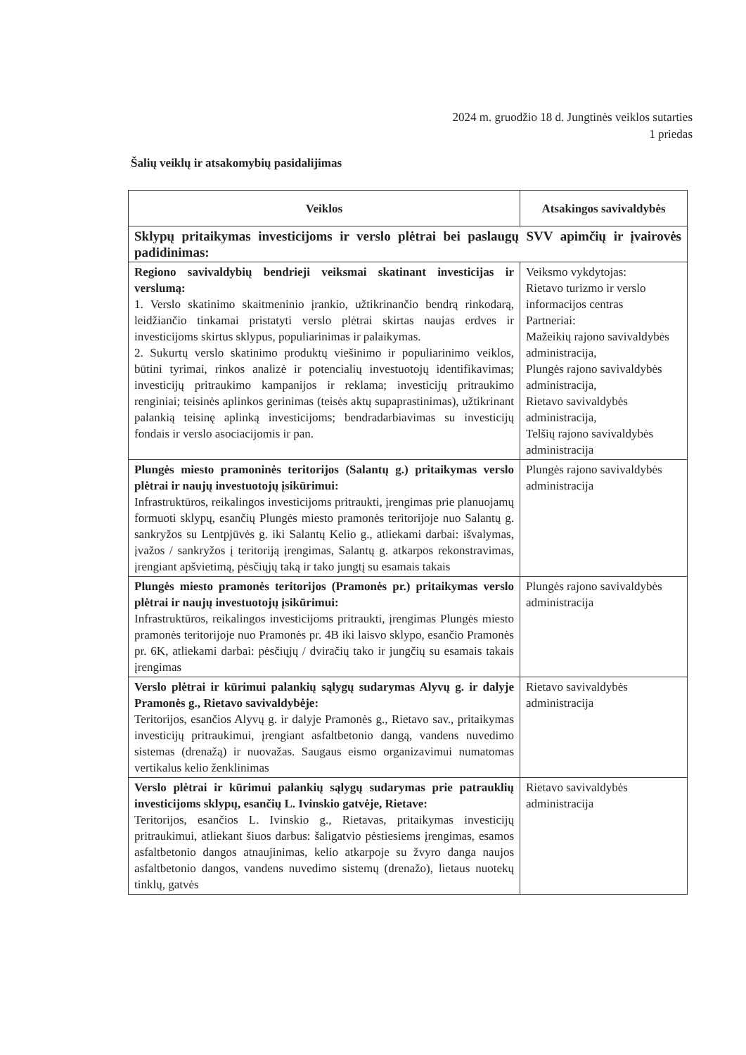2024 m. gruodžio 18 d. Jungtinės veiklos sutarties
1 priedas
Šalių veiklų ir atsakomybių pasidalijimas
| Veiklos | Atsakingos savivaldybės |
| --- | --- |
| Sklypų pritaikymas investicijoms ir verslo plėtrai bei paslaugų SVV apimčių ir įvairovės padidinimas: | |
| Regiono savivaldybių bendrieji veiksmai skatinant investicijas ir verslumą: 1. Verslo skatinimo skaitmeninio įrankio, užtikrinančio bendrą rinkodarą, leidžiančio tinkamai pristatyti verslo plėtrai skirtas naujas erdves ir investicijoms skirtus sklypus, populiarinimas ir palaikymas. 2. Sukurtų verslo skatinimo produktų viešinimo ir populiarinimo veiklos, būtini tyrimai, rinkos analizė ir potencialių investuotojų identifikavimas; investicijų pritraukimo kampanijos ir reklama; investicijų pritraukimo renginiai; teisinės aplinkos gerinimas (teisės aktų supaprastinimas), užtikrinant palankią teisinę aplinką investicijoms; bendradarbiavimas su investicijų fondais ir verslo asociacijomis ir pan. | Veiksmo vykdytojas: Rietavo turizmo ir verslo informacijos centras Partneriai: Mažeikių rajono savivaldybės administracija, Plungės rajono savivaldybės administracija, Rietavo savivaldybės administracija, Telšių rajono savivaldybės administracija |
| Plungės miesto pramoninės teritorijos (Salantų g.) pritaikymas verslo plėtrai ir naujų investuotojų įsikūrimui: Infrastruktūros, reikalingos investicijoms pritraukti, įrengimas prie planuojamų formuoti sklypų, esančių Plungės miesto pramonės teritorijoje nuo Salantų g. sankryžos su Lentpjūvės g. iki Salantų Kelio g., atliekami darbai: išvalymas, įvažos / sankryžos į teritoriją įrengimas, Salantų g. atkarpos rekonstravimas, įrengiant apšvietimą, pėsčiųjų taką ir tako jungtį su esamais takais | Plungės rajono savivaldybės administracija |
| Plungės miesto pramonės teritorijos (Pramonės pr.) pritaikymas verslo plėtrai ir naujų investuotojų įsikūrimui: Infrastruktūros, reikalingos investicijoms pritraukti, įrengimas Plungės miesto pramonės teritorijoje nuo Pramonės pr. 4B iki laisvo sklypo, esančio Pramonės pr. 6K, atliekami darbai: pėsčiųjų / dviračių tako ir jungčių su esamais takais įrengimas | Plungės rajono savivaldybės administracija |
| Verslo plėtrai ir kūrimui palankių sąlygų sudarymas Alyvų g. ir dalyje Pramonės g., Rietavo savivaldybėje: Teritorijos, esančios Alyvų g. ir dalyje Pramonės g., Rietavo sav., pritaikymas investicijų pritraukimui, įrengiant asfaltbetonio dangą, vandens nuvedimo sistemas (drenažą) ir nuovažas. Saugaus eismo organizavimui numatomas vertikalus kelio ženklinimas | Rietavo savivaldybės administracija |
| Verslo plėtrai ir kūrimui palankių sąlygų sudarymas prie patrauklių investicijoms sklypų, esančių L. Ivinskio gatvėje, Rietave: Teritorijos, esančios L. Ivinskio g., Rietavas, pritaikymas investicijų pritraukimui, atliekant šiuos darbus: šaligatvio pėstiesiems įrengimas, esamos asfaltbetonio dangos atnaujinimas, kelio atkarpoje su žvyro danga naujos asfaltbetonio dangos, vandens nuvedimo sistemų (drenažo), lietaus nuotekų tinklų, gatvės | Rietavo savivaldybės administracija |